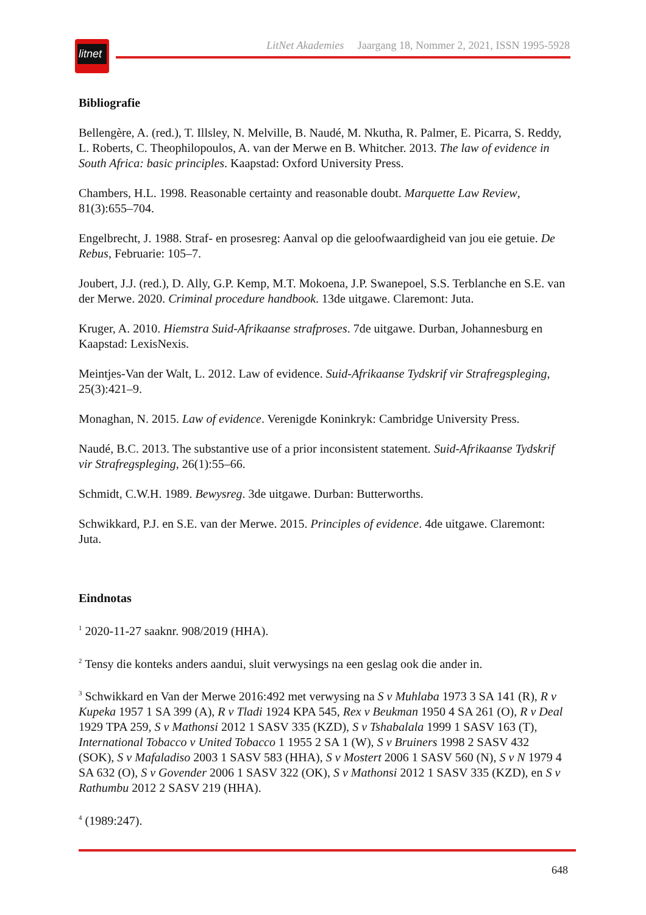litnet
LitNet Akademies Jaargang 18, Nommer 2, 2021, ISSN 1995-5928
Bibliografie
Bellengère, A. (red.), T. Illsley, N. Melville, B. Naudé, M. Nkutha, R. Palmer, E. Picarra, S. Reddy, L. Roberts, C. Theophilopoulos, A. van der Merwe en B. Whitcher. 2013. The law of evidence in South Africa: basic principles. Kaapstad: Oxford University Press.
Chambers, H.L. 1998. Reasonable certainty and reasonable doubt. Marquette Law Review, 81(3):655–704.
Engelbrecht, J. 1988. Straf- en prosesreg: Aanval op die geloofwaardigheid van jou eie getuie. De Rebus, Februarie: 105–7.
Joubert, J.J. (red.), D. Ally, G.P. Kemp, M.T. Mokoena, J.P. Swanepoel, S.S. Terblanche en S.E. van der Merwe. 2020. Criminal procedure handbook. 13de uitgawe. Claremont: Juta.
Kruger, A. 2010. Hiemstra Suid-Afrikaanse strafproses. 7de uitgawe. Durban, Johannesburg en Kaapstad: LexisNexis.
Meintjes-Van der Walt, L. 2012. Law of evidence. Suid-Afrikaanse Tydskrif vir Strafregspleging, 25(3):421–9.
Monaghan, N. 2015. Law of evidence. Verenigde Koninkryk: Cambridge University Press.
Naudé, B.C. 2013. The substantive use of a prior inconsistent statement. Suid-Afrikaanse Tydskrif vir Strafregspleging, 26(1):55–66.
Schmidt, C.W.H. 1989. Bewysreg. 3de uitgawe. Durban: Butterworths.
Schwikkard, P.J. en S.E. van der Merwe. 2015. Principles of evidence. 4de uitgawe. Claremont: Juta.
Eindnotas
<sup>1</sup> 2020-11-27 saaknr. 908/2019 (HHA).
<sup>2</sup> Tensy die konteks anders aandui, sluit verwysings na een geslag ook die ander in.
<sup>3</sup> Schwikkard en Van der Merwe 2016:492 met verwysing na S v Muhlaba 1973 3 SA 141 (R), R v Kupeka 1957 1 SA 399 (A), R v Tladi 1924 KPA 545, Rex v Beukman 1950 4 SA 261 (O), R v Deal 1929 TPA 259, S v Mathonsi 2012 1 SASV 335 (KZD), S v Tshabalala 1999 1 SASV 163 (T), International Tobacco v United Tobacco 1 1955 2 SA 1 (W), S v Bruiners 1998 2 SASV 432 (SOK), S v Mafaladiso 2003 1 SASV 583 (HHA), S v Mostert 2006 1 SASV 560 (N), S v N 1979 4 SA 632 (O), S v Govender 2006 1 SASV 322 (OK), S v Mathonsi 2012 1 SASV 335 (KZD), en S v Rathumbu 2012 2 SASV 219 (HHA).
<sup>4</sup> (1989:247).
648